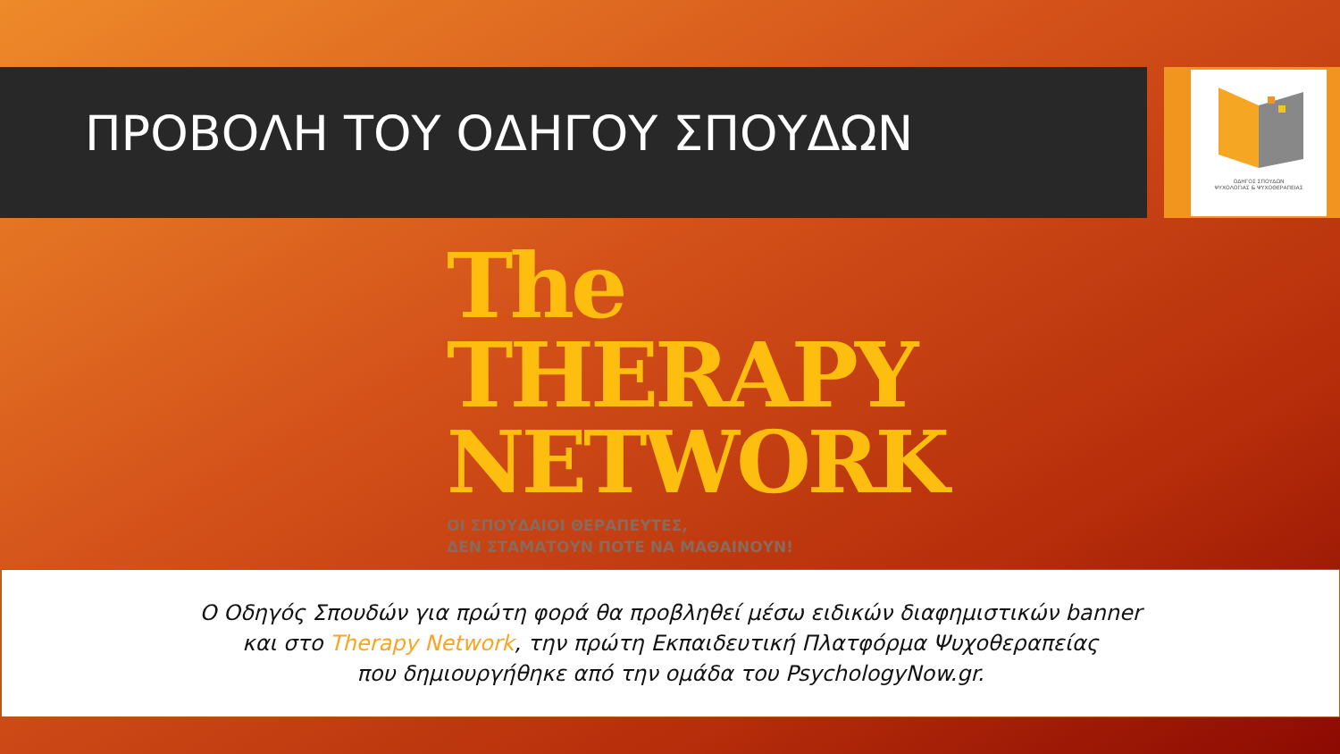ΠΡΟΒΟΛΗ ΤΟΥ ΟΔΗΓΟΥ ΣΠΟΥΔΩΝ
ΟΔΗΓΟΣ ΣΠΟΥΔΩΝ
ΨΥΧΟΛΟΓΙΑΣ & ΨΥΧΟΘΕΡΑΠΕΙΑΣ
The
THERAPY
NETWORK
ΟΙ ΣΠΟΥΔΑΙΟΙ ΘΕΡΑΠΕΥΤΕΣ,
ΔΕΝ ΣΤΑΜΑΤΟΥΝ ΠΟΤΕ ΝΑ ΜΑΘΑΙΝΟΥΝ!
Ο Οδηγός Σπουδών για πρώτη φορά θα προβληθεί μέσω ειδικών διαφημιστικών banner
και στο Therapy Network, την πρώτη Εκπαιδευτική Πλατφόρμα Ψυχοθεραπείας
που δημιουργήθηκε από την ομάδα του PsychologyNow.gr.